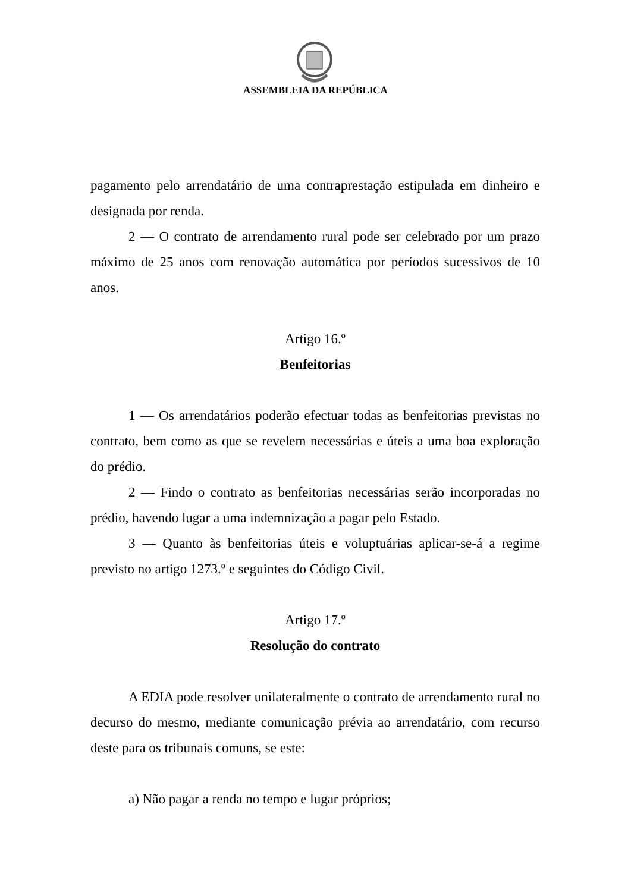ASSEMBLEIA DA REPÚBLICA
pagamento pelo arrendatário de uma contraprestação estipulada em dinheiro e designada por renda.
2 — O contrato de arrendamento rural pode ser celebrado por um prazo máximo de 25 anos com renovação automática por períodos sucessivos de 10 anos.
Artigo 16.º
Benfeitorias
1 — Os arrendatários poderão efectuar todas as benfeitorias previstas no contrato, bem como as que se revelem necessárias e úteis a uma boa exploração do prédio.
2 — Findo o contrato as benfeitorias necessárias serão incorporadas no prédio, havendo lugar a uma indemnização a pagar pelo Estado.
3 — Quanto às benfeitorias úteis e voluptuárias aplicar-se-á a regime previsto no artigo 1273.º e seguintes do Código Civil.
Artigo 17.º
Resolução do contrato
A EDIA pode resolver unilateralmente o contrato de arrendamento rural no decurso do mesmo, mediante comunicação prévia ao arrendatário, com recurso deste para os tribunais comuns, se este:
a) Não pagar a renda no tempo e lugar próprios;